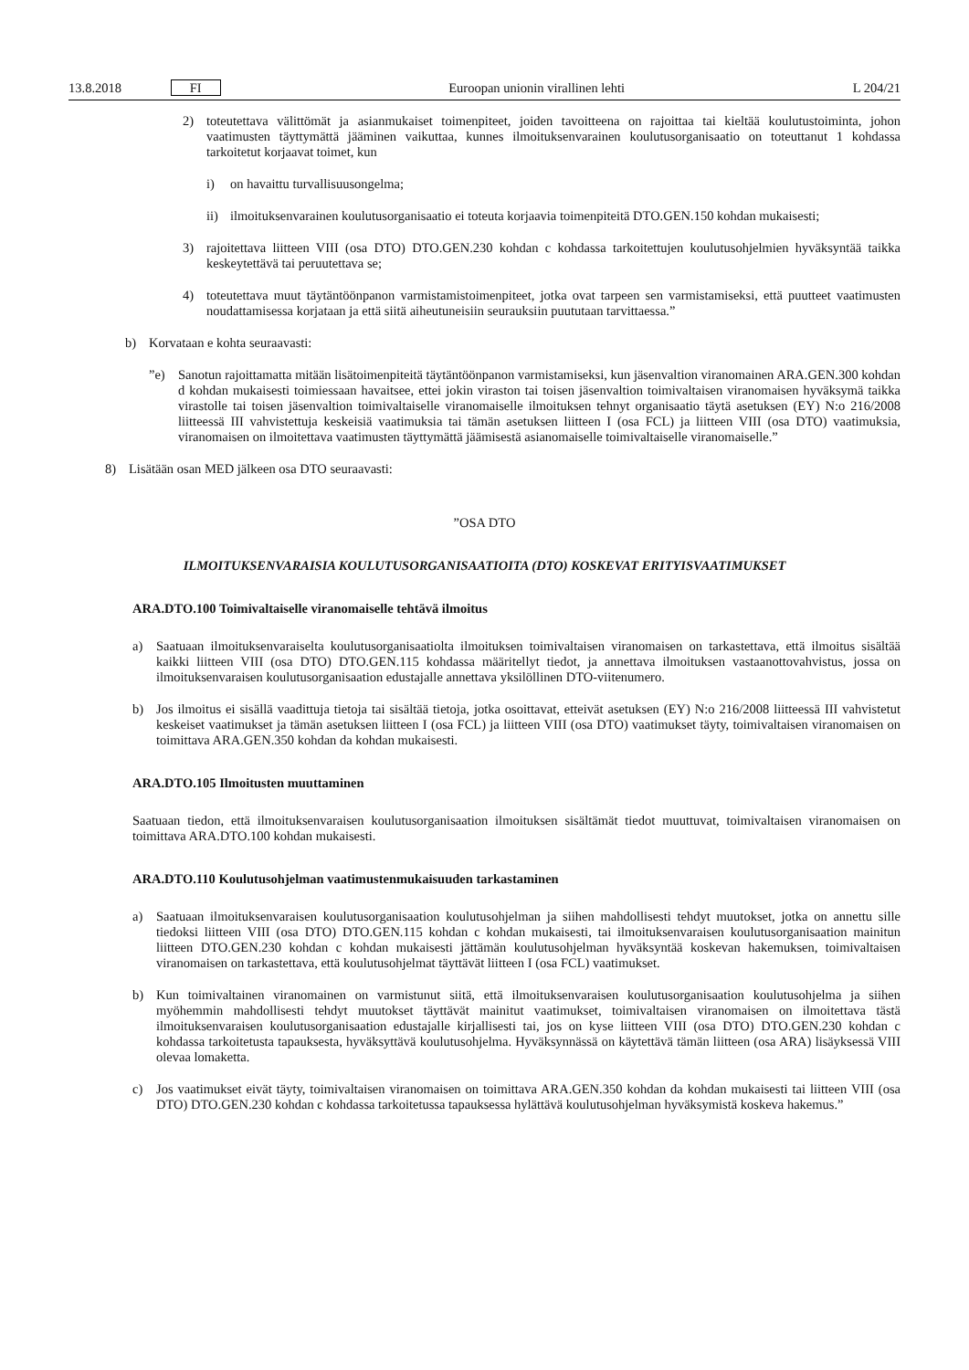13.8.2018 FI Euroopan unionin virallinen lehti L 204/21
2) toteutettava välittömät ja asianmukaiset toimenpiteet, joiden tavoitteena on rajoittaa tai kieltää koulutus­toiminta, johon vaatimusten täyttymättä jääminen vaikuttaa, kunnes ilmoituksenvarainen koulutusorga­nisaatio on toteuttanut 1 kohdassa tarkoitetut korjaavat toimet, kun
i) on havaittu turvallisuusongelma;
ii) ilmoituksenvarainen koulutusorganisaatio ei toteuta korjaavia toimenpiteitä DTO.GEN.150 kohdan mukaisesti;
3) rajoitettava liitteen VIII (osa DTO) DTO.GEN.230 kohdan c kohdassa tarkoitettujen koulutusohjelmien hyväksyntää taikka keskeytettävä tai peruutettava se;
4) toteutettava muut täytäntöönpanon varmistamistoimenpiteet, jotka ovat tarpeen sen varmistamiseksi, että puutteet vaatimusten noudattamisessa korjataan ja että siitä aiheutuneisiin seurauksiin puututaan tarvittaessa.”
b) Korvataan e kohta seuraavasti:
”e) Sanotun rajoittamatta mitään lisätoimenpiteitä täytäntöönpanon varmistamiseksi, kun jäsenvaltion viranomainen ARA.GEN.300 kohdan d kohdan mukaisesti toimiessaan havaitsee, ettei jokin viraston tai toisen jäsenvaltion toimivaltaisen viranomaisen hyväksymä taikka virastolle tai toisen jäsenvaltion toimivaltaiselle viranomaiselle ilmoituksen tehnyt organisaatio täytä asetuksen (EY) N:o 216/2008 liitteessä III vahvistettuja keskeisiä vaatimuksia tai tämän asetuksen liitteen I (osa FCL) ja liitteen VIII (osa DTO) vaatimuksia, viranomaisen on ilmoitettava vaatimusten täyttymättä jäämisestä asianomaiselle toimivaltaiselle viranomaiselle.”
8) Lisätään osan MED jälkeen osa DTO seuraavasti:
”OSA DTO
ILMOITUKSENVARAISIA KOULUTUSORGANISAATIOITA (DTO) KOSKEVAT ERITYISVAATIMUKSET
ARA.DTO.100 Toimivaltaiselle viranomaiselle tehtävä ilmoitus
a) Saatuaan ilmoituksenvaraiselta koulutusorganisaatiolta ilmoituksen toimivaltaisen viranomaisen on tarkastettava, että ilmoitus sisältää kaikki liitteen VIII (osa DTO) DTO.GEN.115 kohdassa määritellyt tiedot, ja annettava ilmoituksen vastaanottovahvistus, jossa on ilmoituksenvaraisen koulutusorganisaation edustajalle annettava yksilöllinen DTO-viitenumero.
b) Jos ilmoitus ei sisällä vaadittuja tietoja tai sisältää tietoja, jotka osoittavat, etteivät asetuksen (EY) N:o 216/2008 liitteessä III vahvistetut keskeiset vaatimukset ja tämän asetuksen liitteen I (osa FCL) ja liitteen VIII (osa DTO) vaatimukset täyty, toimivaltaisen viranomaisen on toimittava ARA.GEN.350 kohdan da kohdan mukaisesti.
ARA.DTO.105 Ilmoitusten muuttaminen
Saatuaan tiedon, että ilmoituksenvaraisen koulutusorganisaation ilmoituksen sisältämät tiedot muuttuvat, toimivaltaisen viranomaisen on toimittava ARA.DTO.100 kohdan mukaisesti.
ARA.DTO.110 Koulutusohjelman vaatimustenmukaisuuden tarkastaminen
a) Saatuaan ilmoituksenvaraisen koulutusorganisaation koulutusohjelman ja siihen mahdollisesti tehdyt muutokset, jotka on annettu sille tiedoksi liitteen VIII (osa DTO) DTO.GEN.115 kohdan c kohdan mukaisesti, tai ilmoituksen­varaisen koulutusorganisaation mainitun liitteen DTO.GEN.230 kohdan c kohdan mukaisesti jättämän koulutus­ohjelman hyväksyntää koskevan hakemuksen, toimivaltaisen viranomaisen on tarkastettava, että koulutusohjelmat täyttävät liitteen I (osa FCL) vaatimukset.
b) Kun toimivaltainen viranomainen on varmistunut siitä, että ilmoituksenvaraisen koulutusorganisaation koulutusohjelma ja siihen myöhemmin mahdollisesti tehdyt muutokset täyttävät mainitut vaatimukset, toimivaltaisen viranomaisen on ilmoitettava tästä ilmoituksenvaraisen koulutusorganisaation edustajalle kirjallisesti tai, jos on kyse liitteen VIII (osa DTO) DTO.GEN.230 kohdan c kohdassa tarkoitetusta tapauksesta, hyväksyttävä koulutusohjelma. Hyväksynnässä on käytettävä tämän liitteen (osa ARA) lisäyksessä VIII olevaa lomaketta.
c) Jos vaatimukset eivät täyty, toimivaltaisen viranomaisen on toimittava ARA.GEN.350 kohdan da kohdan mukaisesti tai liitteen VIII (osa DTO) DTO.GEN.230 kohdan c kohdassa tarkoitetussa tapauksessa hylättävä koulutusohjelman hyväksymistä koskeva hakemus.”